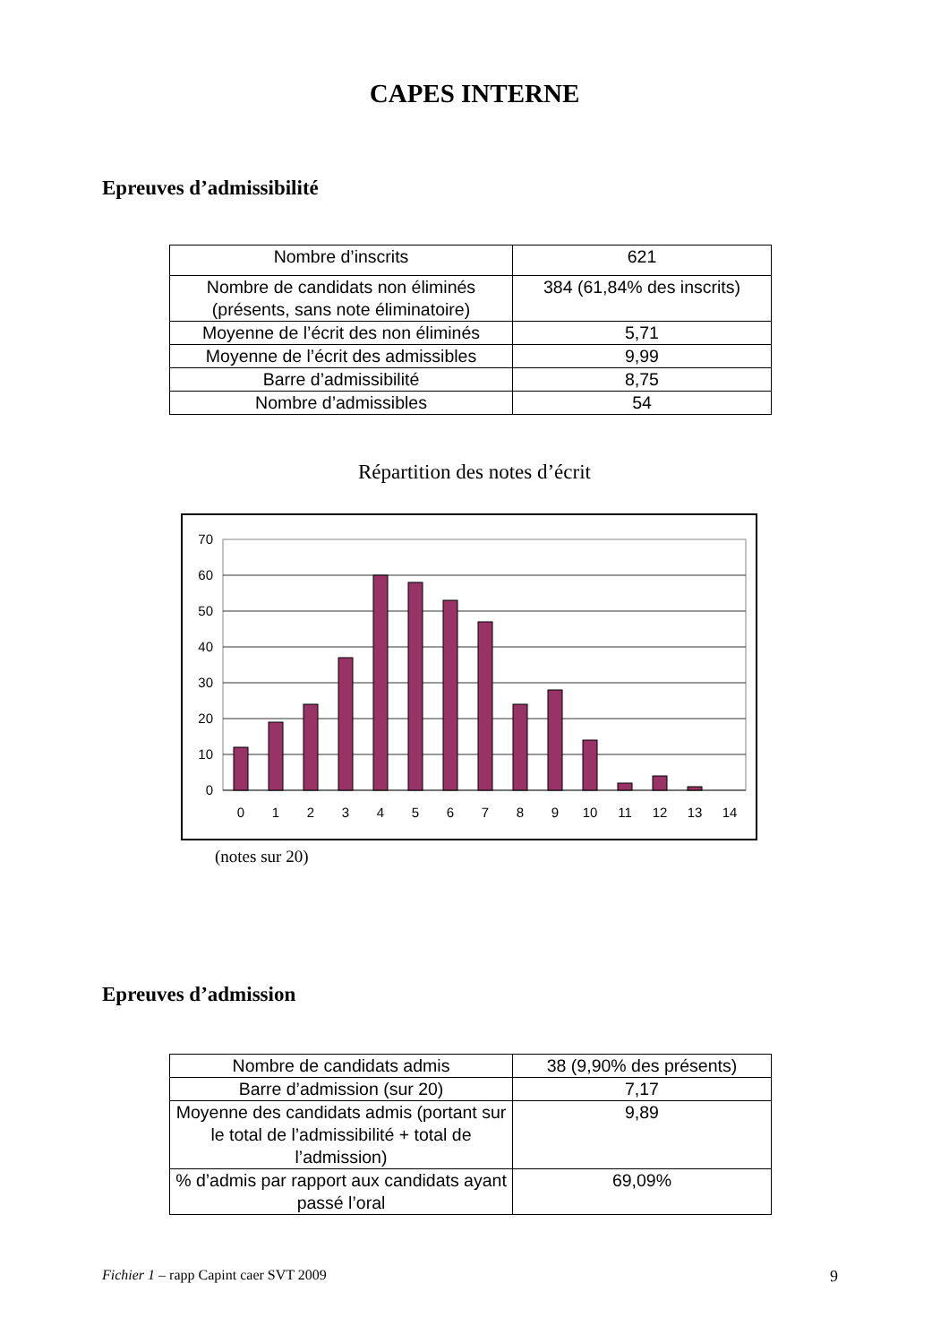CAPES INTERNE
Epreuves d’admissibilité
| Nombre d’inscrits | 621 |
| Nombre de candidats non éliminés (présents, sans note éliminatoire) | 384 (61,84% des inscrits) |
| Moyenne de l’écrit des non éliminés | 5,71 |
| Moyenne de l’écrit des admissibles | 9,99 |
| Barre d’admissibilité | 8,75 |
| Nombre d’admissibles | 54 |
Répartition des notes d’écrit
70
60
50
40
30
20
10
0
0
1
2
3
4
5
6
7
8
9
10
11
12
13
14
(notes sur 20)
Epreuves d’admission
| Nombre de candidats admis | 38 (9,90% des présents) |
| Barre d’admission (sur 20) | 7,17 |
| Moyenne des candidats admis (portant sur le total de l’admissibilité + total de l’admission) | 9,89 |
| % d’admis par rapport aux candidats ayant passé l’oral | 69,09% |
Fichier 1 – rapp Capint caer SVT 2009 9